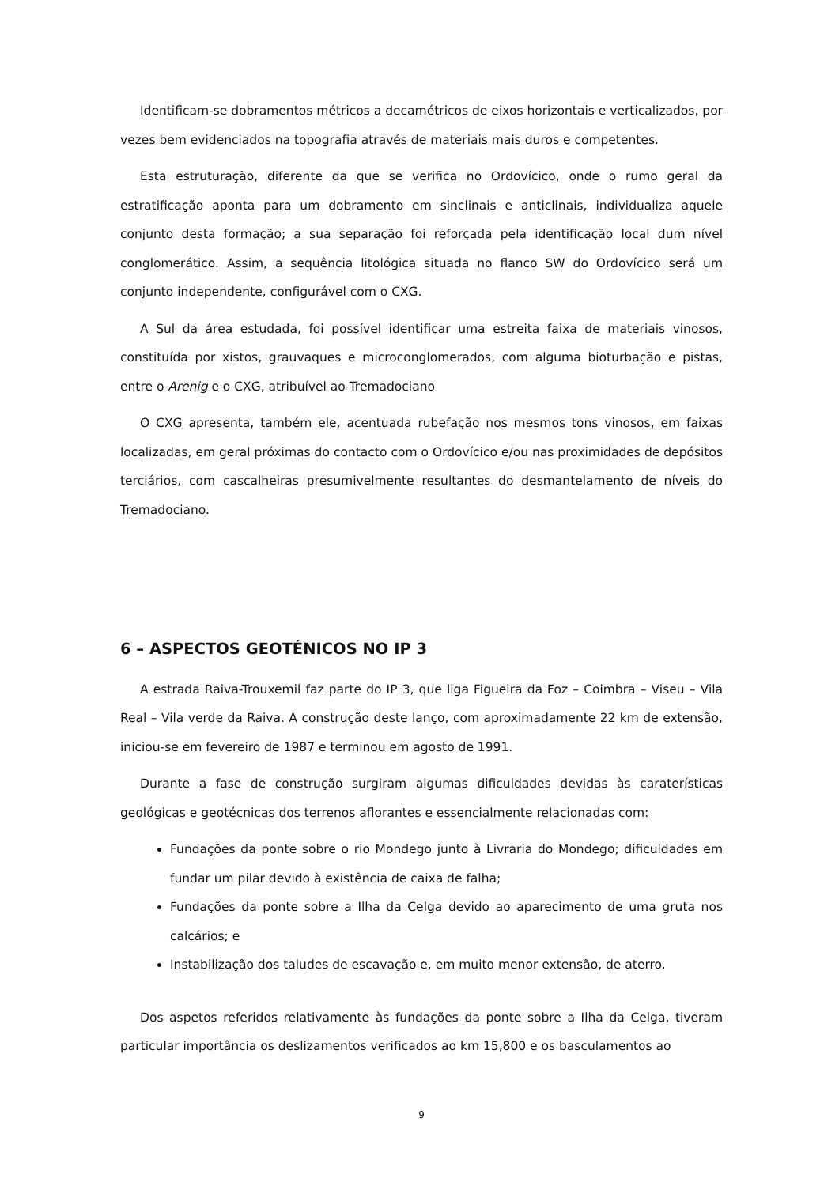Identificam-se dobramentos métricos a decamétricos de eixos horizontais e verticalizados, por vezes bem evidenciados na topografia através de materiais mais duros e competentes.
Esta estruturação, diferente da que se verifica no Ordovícico, onde o rumo geral da estratificação aponta para um dobramento em sinclinais e anticlinais, individualiza aquele conjunto desta formação; a sua separação foi reforçada pela identificação local dum nível conglomerático. Assim, a sequência litológica situada no flanco SW do Ordovícico será um conjunto independente, configurável com o CXG.
A Sul da área estudada, foi possível identificar uma estreita faixa de materiais vinosos, constituída por xistos, grauvaques e microconglomerados, com alguma bioturbação e pistas, entre o Arenig e o CXG, atribuível ao Tremadociano
O CXG apresenta, também ele, acentuada rubefação nos mesmos tons vinosos, em faixas localizadas, em geral próximas do contacto com o Ordovícico e/ou nas proximidades de depósitos terciários, com cascalheiras presumivelmente resultantes do desmantelamento de níveis do Tremadociano.
6 – ASPECTOS GEOTÉNICOS NO IP 3
A estrada Raiva-Trouxemil faz parte do IP 3, que liga Figueira da Foz – Coimbra – Viseu – Vila Real – Vila verde da Raiva. A construção deste lanço, com aproximadamente 22 km de extensão, iniciou-se em fevereiro de 1987 e terminou em agosto de 1991.
Durante a fase de construção surgiram algumas dificuldades devidas às caraterísticas geológicas e geotécnicas dos terrenos aflorantes e essencialmente relacionadas com:
Fundações da ponte sobre o rio Mondego junto à Livraria do Mondego; dificuldades em fundar um pilar devido à existência de caixa de falha;
Fundações da ponte sobre a Ilha da Celga devido ao aparecimento de uma gruta nos calcários; e
Instabilização dos taludes de escavação e, em muito menor extensão, de aterro.
Dos aspetos referidos relativamente às fundações da ponte sobre a Ilha da Celga, tiveram particular importância os deslizamentos verificados ao km 15,800 e os basculamentos ao
9